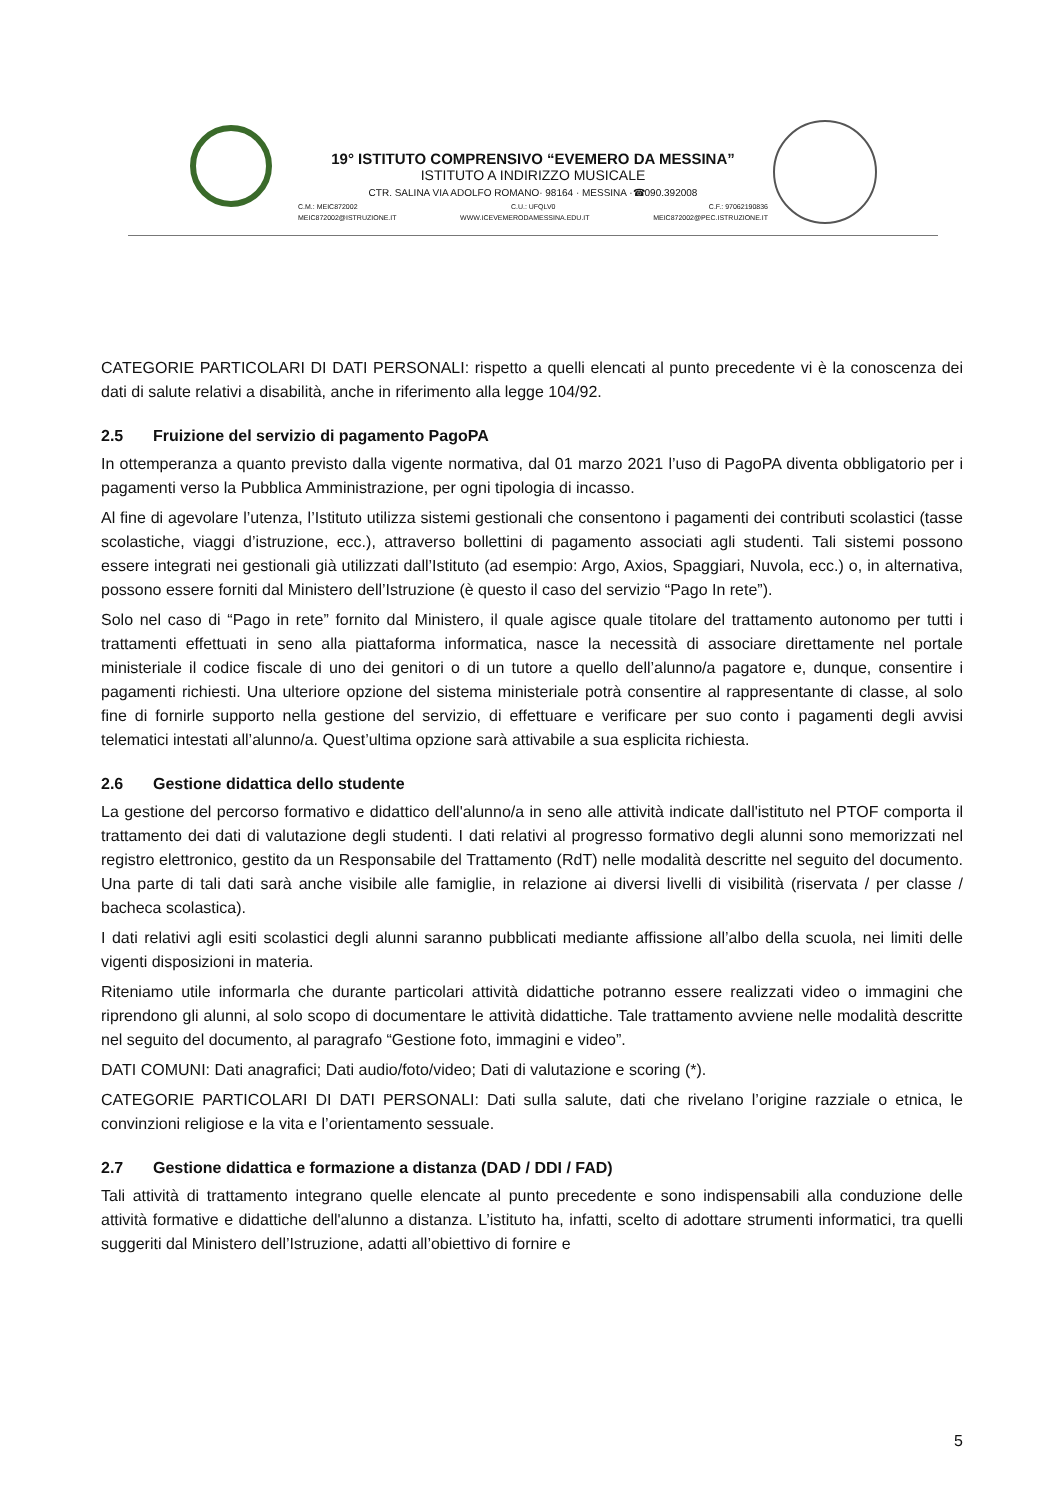19° ISTITUTO COMPRENSIVO “EVEMERO DA MESSINA”
ISTITUTO A INDIRIZZO MUSICALE
CTR. SALINA VIA ADOLFO ROMANO· 98164 · MESSINA ·☎090.392008
C.M.: MEIC872002 C.U.: UFQLV0 C.F.: 97062190836
MEIC872002@ISTRUZIONE.IT WWW.ICEVEMERODAMESSINA.EDU.IT MEIC872002@PEC.ISTRUZIONE.IT
CATEGORIE PARTICOLARI DI DATI PERSONALI: rispetto a quelli elencati al punto precedente vi è la conoscenza dei dati di salute relativi a disabilità, anche in riferimento alla legge 104/92.
2.5 Fruizione del servizio di pagamento PagoPA
In ottemperanza a quanto previsto dalla vigente normativa, dal 01 marzo 2021 l’uso di PagoPA diventa obbligatorio per i pagamenti verso la Pubblica Amministrazione, per ogni tipologia di incasso.
Al fine di agevolare l’utenza, l’Istituto utilizza sistemi gestionali che consentono i pagamenti dei contributi scolastici (tasse scolastiche, viaggi d’istruzione, ecc.), attraverso bollettini di pagamento associati agli studenti. Tali sistemi possono essere integrati nei gestionali già utilizzati dall’Istituto (ad esempio: Argo, Axios, Spaggiari, Nuvola, ecc.) o, in alternativa, possono essere forniti dal Ministero dell’Istruzione (è questo il caso del servizio “Pago In rete”).
Solo nel caso di “Pago in rete” fornito dal Ministero, il quale agisce quale titolare del trattamento autonomo per tutti i trattamenti effettuati in seno alla piattaforma informatica, nasce la necessità di associare direttamente nel portale ministeriale il codice fiscale di uno dei genitori o di un tutore a quello dell’alunno/a pagatore e, dunque, consentire i pagamenti richiesti. Una ulteriore opzione del sistema ministeriale potrà consentire al rappresentante di classe, al solo fine di fornirle supporto nella gestione del servizio, di effettuare e verificare per suo conto i pagamenti degli avvisi telematici intestati all’alunno/a. Quest’ultima opzione sarà attivabile a sua esplicita richiesta.
2.6 Gestione didattica dello studente
La gestione del percorso formativo e didattico dell'alunno/a in seno alle attività indicate dall'istituto nel PTOF comporta il trattamento dei dati di valutazione degli studenti. I dati relativi al progresso formativo degli alunni sono memorizzati nel registro elettronico, gestito da un Responsabile del Trattamento (RdT) nelle modalità descritte nel seguito del documento. Una parte di tali dati sarà anche visibile alle famiglie, in relazione ai diversi livelli di visibilità (riservata / per classe / bacheca scolastica).
I dati relativi agli esiti scolastici degli alunni saranno pubblicati mediante affissione all’albo della scuola, nei limiti delle vigenti disposizioni in materia.
Riteniamo utile informarla che durante particolari attività didattiche potranno essere realizzati video o immagini che riprendono gli alunni, al solo scopo di documentare le attività didattiche. Tale trattamento avviene nelle modalità descritte nel seguito del documento, al paragrafo “Gestione foto, immagini e video”.
DATI COMUNI: Dati anagrafici; Dati audio/foto/video; Dati di valutazione e scoring (*).
CATEGORIE PARTICOLARI DI DATI PERSONALI: Dati sulla salute, dati che rivelano l’origine razziale o etnica, le convinzioni religiose e la vita e l’orientamento sessuale.
2.7 Gestione didattica e formazione a distanza (DAD / DDI / FAD)
Tali attività di trattamento integrano quelle elencate al punto precedente e sono indispensabili alla conduzione delle attività formative e didattiche dell'alunno a distanza. L’istituto ha, infatti, scelto di adottare strumenti informatici, tra quelli suggeriti dal Ministero dell’Istruzione, adatti all’obiettivo di fornire e
5